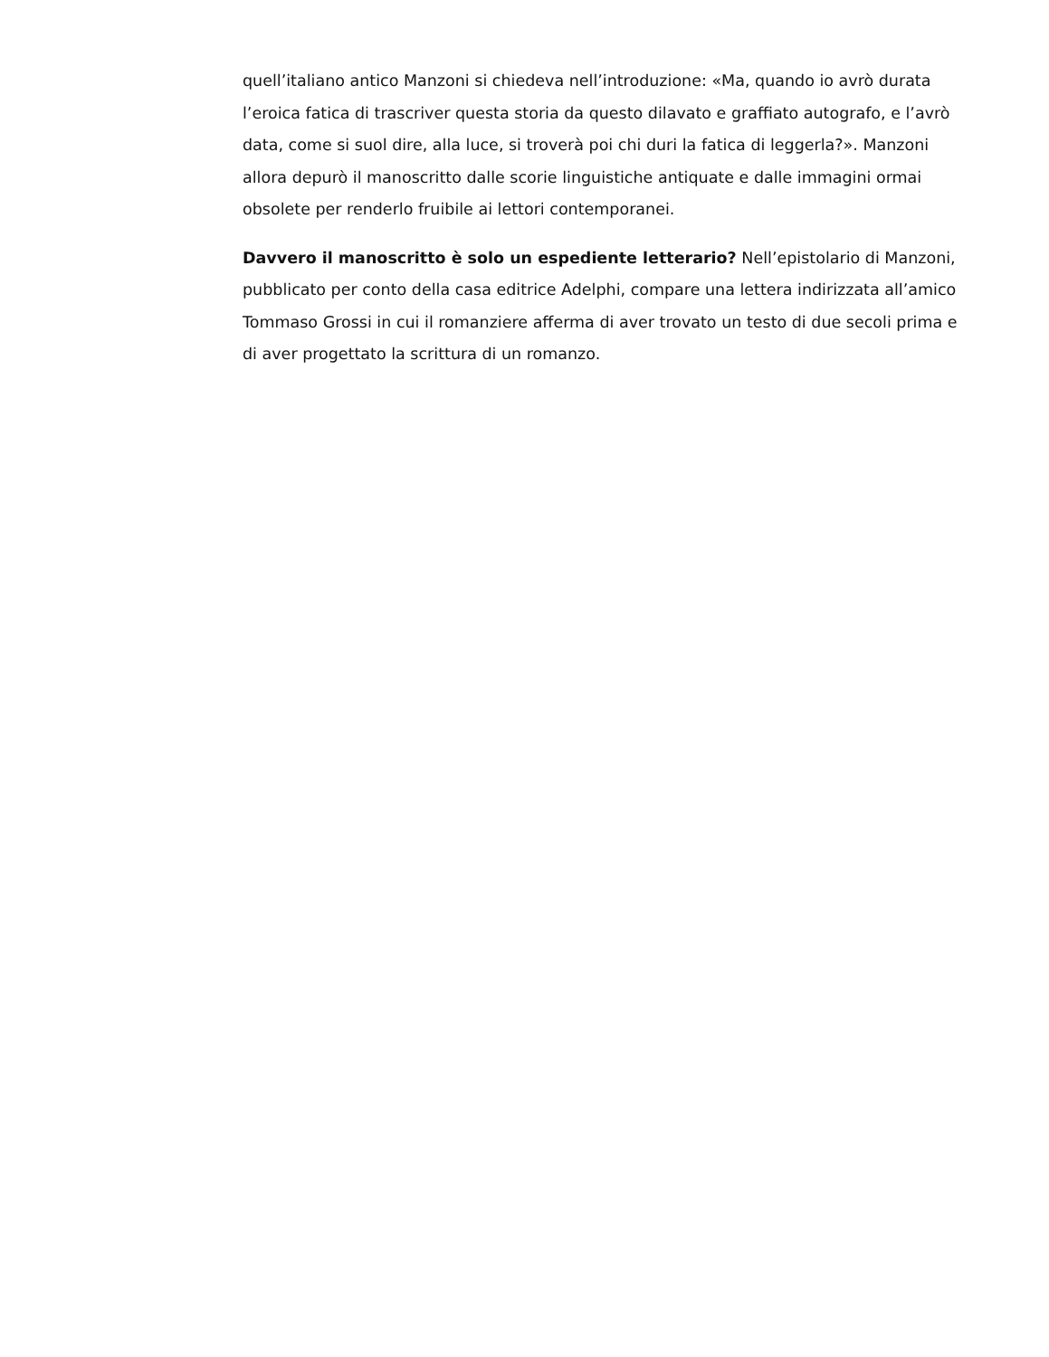quell’italiano antico Manzoni si chiedeva nell’introduzione: «Ma, quando io avrò durata l’eroica fatica di trascriver questa storia da questo dilavato e graffiato autografo, e l’avrò data, come si suol dire, alla luce, si troverà poi chi duri la fatica di leggerla?». Manzoni allora depurò il manoscritto dalle scorie linguistiche antiquate e dalle immagini ormai obsolete per renderlo fruibile ai lettori contemporanei.
Davvero il manoscritto è solo un espediente letterario? Nell’epistolario di Manzoni, pubblicato per conto della casa editrice Adelphi, compare una lettera indirizzata all’amico Tommaso Grossi in cui il romanziere afferma di aver trovato un testo di due secoli prima e di aver progettato la scrittura di un romanzo.